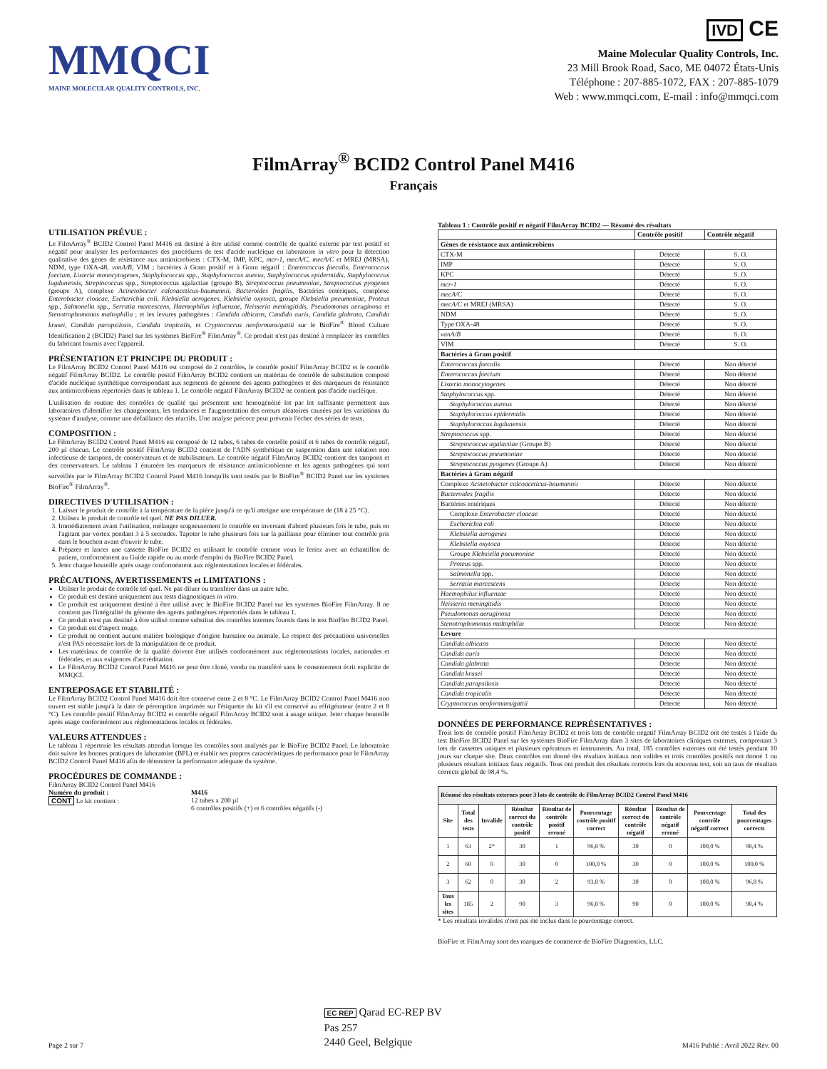MMQCI
MAINE MOLECULAR QUALITY CONTROLS, INC.
IVD CE
Maine Molecular Quality Controls, Inc.
23 Mill Brook Road, Saco, ME 04072 États-Unis
Téléphone : 207-885-1072, FAX : 207-885-1079
Web : www.mmqci.com, E-mail : info@mmqci.com
FilmArray<sup>®</sup> BCID2 Control Panel M416
Français
UTILISATION PRÉVUE :
Le FilmArray<sup>®</sup> BCID2 Control Panel M416 est destiné à être utilisé comme contrôle de qualité externe par test positif et négatif pour analyser les performances des procédures de test d'acide nucléique en laboratoire in vitro pour la détection qualitative des gènes de résistance aux antimicrobiens : CTX-M, IMP, KPC, mcr-1, mecA/C, mecA/C et MREJ (MRSA), NDM, type OXA-48, vanA/B, VIM ; bactéries à Gram positif et à Gram négatif : Enterococcus faecalis, Enterococcus faecium, Listeria monocytogenes, Staphylococcus spp., Staphylococcus aureus, Staphylococcus epidermidis, Staphylococcus lugdunensis, Streptococcus spp., Streptococcus agalactiae (groupe B), Streptococcus pneumoniae, Streptococcus pyogenes (groupe A), complexe Acinetobacter calcoaceticus-baumannii, Bacteroides fragilis, Bactéries entériques, complexe Enterobacter cloacae, Escherichia coli, Klebsiella aerogenes, Klebsiella oxytoca, groupe Klebsiella pneumoniae, Proteus spp., Salmonella spp., Serratia marcescens, Haemophilus influenzae, Neisseria meningitidis, Pseudomonas aeruginosa et Stenotrophomonas maltophilia ; et les levures pathogènes : Candida albicans, Candida auris, Candida glabrata, Candida krusei, Candida parapsilosis, Candida tropicalis, et Cryptococcus neoformans/gattii sur le BioFire<sup>®</sup> Blood Culture Identification 2 (BCID2) Panel sur les systèmes BioFire<sup>®</sup> FilmArray<sup>®</sup>. Ce produit n'est pas destiné à remplacer les contrôles du fabricant fournis avec l'appareil.
PRÉSENTATION ET PRINCIPE DU PRODUIT :
Le FilmArray BCID2 Control Panel M416 est composé de 2 contrôles, le contrôle positif FilmArray BCID2 et le contrôle négatif FilmArray BCID2. Le contrôle positif FilmArray BCID2 contient un matériau de contrôle de substitution composé d'acide nucléique synthétique correspondant aux segments de génome des agents pathogènes et des marqueurs de résistance aux antimicrobiens répertoriés dans le tableau 1. Le contrôle négatif FilmArray BCID2 ne contient pas d'acide nucléique.
L'utilisation de routine des contrôles de qualité qui présentent une homogénéité lot par lot suffisante permettent aux laboratoires d'identifier les changements, les tendances et l'augmentation des erreurs aléatoires causées par les variations du système d'analyse, comme une défaillance des réactifs. Une analyse précoce peut prévenir l'échec des séries de tests.
COMPOSITION :
Le FilmArray BCID2 Control Panel M416 est composé de 12 tubes, 6 tubes de contrôle positif et 6 tubes de contrôle négatif, 200 µl chacun. Le contrôle positif FilmArray BCID2 contient de l'ADN synthétique en suspension dans une solution non infectieuse de tampons, de conservateurs et de stabilisateurs. Le contrôle négatif FilmArray BCID2 contient des tampons et des conservateurs. Le tableau 1 énumère les marqueurs de résistance antimicrobienne et les agents pathogènes qui sont surveillés par le FilmArray BCID2 Control Panel M416 lorsqu'ils sont testés par le BioFire<sup>®</sup> BCID2 Panel sur les systèmes BioFire<sup>®</sup> FilmArray<sup>®</sup>.
DIRECTIVES D'UTILISATION :
1. Laisser le produit de contrôle à la température de la pièce jusqu'à ce qu'il atteigne une température de (18 à 25 °C).
2. Utilisez le produit de contrôle tel quel. NE PAS DILUER.
3. Immédiatement avant l'utilisation, mélanger soigneusement le contrôle en inversant d'abord plusieurs fois le tube, puis en l'agitant par vortex pendant 3 à 5 secondes. Tapoter le tube plusieurs fois sur la paillasse pour éliminer tout contrôle pris dans le bouchon avant d'ouvrir le tube.
4. Préparer et lancer une cassette BioFire BCID2 en utilisant le contrôle comme vous le feriez avec un échantillon de patient, conformément au Guide rapide ou au mode d'emploi du BioFire BCID2 Panel.
5. Jeter chaque bouteille après usage conformément aux réglementations locales et fédérales.
PRÉCAUTIONS, AVERTISSEMENTS et LIMITATIONS :
Utiliser le produit de contrôle tel quel. Ne pas diluer ou transférer dans un autre tube.
Ce produit est destiné uniquement aux tests diagnostiques in vitro.
Ce produit est uniquement destiné à être utilisé avec le BioFire BCID2 Panel sur les systèmes BioFire FilmArray. Il ne contient pas l'intégralité du génome des agents pathogènes répertoriés dans le tableau 1.
Ce produit n'est pas destiné à être utilisé comme substitut des contrôles internes fournis dans le test BioFire BCID2 Panel.
Ce produit est d'aspect rouge.
Ce produit ne contient aucune matière biologique d'origine humaine ou animale. Le respect des précautions universelles n'est PAS nécessaire lors de la manipulation de ce produit.
Les matériaux de contrôle de la qualité doivent être utilisés conformément aux réglementations locales, nationales et fédérales, et aux exigences d'accréditation.
Le FilmArray BCID2 Control Panel M416 ne peut être cloné, vendu ou transféré sans le consentement écrit explicite de MMQCI.
ENTREPOSAGE ET STABILITÉ :
Le FilmArray BCID2 Control Panel M416 doit être conservé entre 2 et 8 °C. Le FilmArray BCID2 Control Panel M416 non ouvert est stable jusqu'à la date de péremption imprimée sur l'étiquette du kit s'il est conservé au réfrigérateur (entre 2 et 8 °C). Les contrôle positif FilmArray BCID2 et contrôle négatif FilmArray BCID2 sont à usage unique. Jeter chaque bouteille après usage conformément aux réglementations locales et fédérales.
VALEURS ATTENDUES :
Le tableau 1 répertorie les résultats attendus lorsque les contrôles sont analysés par le BioFire BCID2 Panel. Le laboratoire doit suivre les bonnes pratiques de laboratoire (BPL) et établir ses propres caractéristiques de performance pour le FilmArray BCID2 Control Panel M416 afin de démontrer la performance adéquate du système.
PROCÉDURES DE COMMANDE :
FilmArray BCID2 Control Panel M416
Numéro du produit :
CONT Le kit contient :
M416
12 tubes x 200 µl
6 contrôles positifs (+) et 6 contrôles négatifs (-)
Tableau 1 : Contrôle positif et négatif FilmArray BCID2 — Résumé des résultats
| | Contrôle positif | Contrôle négatif |
| --- | --- | --- |
| Gènes de résistance aux antimicrobiens | | |
| CTX-M | Détecté | S. O. |
| IMP | Détecté | S. O. |
| KPC | Détecté | S. O. |
| mcr-1 | Détecté | S. O. |
| mecA/C | Détecté | S. O. |
| mecA/C et MREJ (MRSA) | Détecté | S. O. |
| NDM | Détecté | S. O. |
| Type OXA-48 | Détecté | S. O. |
| vanA/B | Détecté | S. O. |
| VIM | Détecté | S. O. |
| Bactéries à Gram positif | | |
| Enterococcus faecalis | Détecté | Non détecté |
| Enterococcus faecium | Détecté | Non détecté |
| Listeria monocytogenes | Détecté | Non détecté |
| Staphylococcus spp. | Détecté | Non détecté |
| Staphylococcus aureus | Détecté | Non détecté |
| Staphylococcus epidermidis | Détecté | Non détecté |
| Staphylococcus lugdunensis | Détecté | Non détecté |
| Streptococcus spp. | Détecté | Non détecté |
| Streptococcus agalactiae (Groupe B) | Détecté | Non détecté |
| Streptococcus pneumoniae | Détecté | Non détecté |
| Streptococcus pyogenes (Groupe A) | Détecté | Non détecté |
| Bactéries à Gram négatif | | |
| Complexe Acinetobacter calcoaceticus-baumannii | Détecté | Non détecté |
| Bacteroides fragilis | Détecté | Non détecté |
| Bactéries entériques | Détecté | Non détecté |
| Complexe Enterobacter cloacae | Détecté | Non détecté |
| Escherichia coli | Détecté | Non détecté |
| Klebsiella aerogenes | Détecté | Non détecté |
| Klebsiella oxytoca | Détecté | Non détecté |
| Groupe Klebsiella pneumoniae | Détecté | Non détecté |
| Proteus spp. | Détecté | Non détecté |
| Salmonella spp. | Détecté | Non détecté |
| Serratia marcescens | Détecté | Non détecté |
| Haemophilus influenzae | Détecté | Non détecté |
| Neisseria meningitidis | Détecté | Non détecté |
| Pseudomonas aeruginosa | Détecté | Non détecté |
| Stenotrophomonas maltophilia | Détecté | Non détecté |
| Levure | | |
| Candida albicans | Détecté | Non détecté |
| Candida auris | Détecté | Non détecté |
| Candida glabrata | Détecté | Non détecté |
| Candida krusei | Détecté | Non détecté |
| Candida parapsilosis | Détecté | Non détecté |
| Candida tropicalis | Détecté | Non détecté |
| Cryptococcus neoformans/gattii | Détecté | Non détecté |
DONNÉES DE PERFORMANCE REPRÉSENTATIVES :
Trois lots de contrôle positif FilmArray BCID2 et trois lots de contrôle négatif FilmArray BCID2 ont été testés à l'aide du test BioFire BCID2 Panel sur les systèmes BioFire FilmArray dans 3 sites de laboratoires cliniques externes, comprenant 3 lots de cassettes uniques et plusieurs opérateurs et instruments. Au total, 185 contrôles externes ont été testés pendant 10 jours sur chaque site. Deux contrôles ont donné des résultats initiaux non valides et trois contrôles positifs ont donné 1 ou plusieurs résultats initiaux faux négatifs. Tous ont produit des résultats corrects lors du nouveau test, soit un taux de résultats corrects global de 98,4 %.
| Résumé des résultats externes pour 3 lots de contrôle de FilmArray BCID2 Control Panel M416 | | | | | | | | | |
| --- | --- | --- | --- | --- | --- | --- | --- | --- | --- |
| Site | Total des tests | Invalide | Résultat correct du contrôle positif | Résultat de contrôle positif erroné | Pourcentage contrôle positif correct | Résultat correct du contrôle négatif | Résultat de contrôle négatif erroné | Pourcentage contrôle négatif correct | Total des pourcentages corrects |
| 1 | 63 | 2* | 30 | 1 | 96,8 % | 30 | 0 | 100,0 % | 98,4 % |
| 2 | 60 | 0 | 30 | 0 | 100,0 % | 30 | 0 | 100,0 % | 100,0 % |
| 3 | 62 | 0 | 30 | 2 | 93,8 % | 30 | 0 | 100,0 % | 96,8 % |
| Tous les sites | 185 | 2 | 90 | 3 | 96,8 % | 90 | 0 | 100,0 % | 98,4 % |
* Les résultats invalides n'ont pas été inclus dans le pourcentage correct.
BioFire et FilmArray sont des marques de commerce de BioFire Diagnostics, LLC.
Page 2 sur 7
EC REP Qarad EC-REP BV
Pas 257
2440 Geel, Belgique
M416 Publié : Avril 2022 Rév. 00